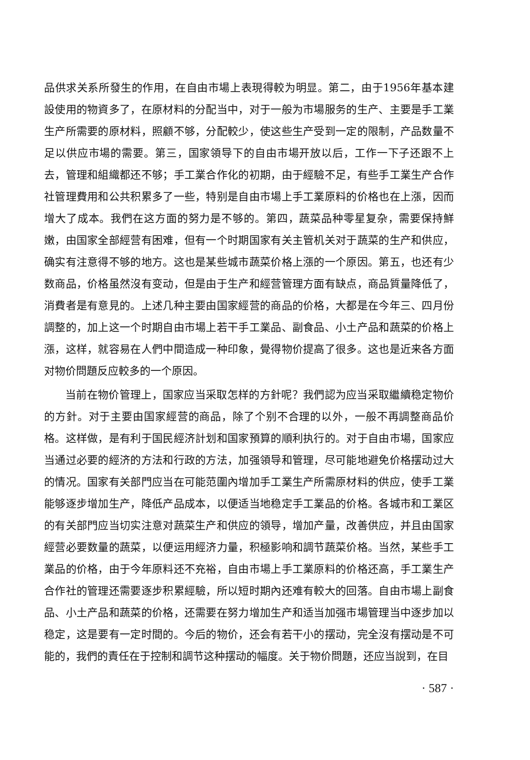品供求关系所發生的作用，在自由市場上表現得較为明显。第二，由于1956年基本建設使用的物資多了，在原材料的分配当中，对于一般为市場服务的生产、主要是手工業生产所需要的原材料，照顧不够，分配較少，使这些生产受到一定的限制，产品数量不足以供应市場的需要。第三，国家領导下的自由市場开放以后，工作一下子还跟不上去，管理和組織都还不够；手工業合作化的初期，由于經驗不足，有些手工業生产合作社管理費用和公共积累多了一些，特别是自由市場上手工業原料的价格也在上漲，因而增大了成本。我們在这方面的努力是不够的。第四，蔬菜品种零星复杂，需要保持鮮嫩，由国家全部經营有困难，但有一个时期国家有关主管机关对于蔬菜的生产和供应，确实有注意得不够的地方。这也是某些城市蔬菜价格上漲的一个原因。第五，也还有少数商品，价格虽然沒有变动，但是由于生产和經营管理方面有缺点，商品質量降低了，消費者是有意見的。上述几种主要由国家經营的商品的价格，大都是在今年三、四月份調整的，加上这一个时期自由市場上若干手工業品、副食品、小土产品和蔬菜的价格上漲，这样，就容易在人們中間造成一种印象，覺得物价提高了很多。这也是近来各方面对物价問題反应較多的一个原因。
当前在物价管理上，国家应当采取怎样的方針呢？我們認为应当采取繼續稳定物价的方針。对于主要由国家經营的商品，除了个别不合理的以外，一般不再調整商品价格。这样做，是有利于国民經济計划和国家預算的順利执行的。对于自由市場，国家应当通过必要的經济的方法和行政的方法，加强領导和管理，尽可能地避免价格摆动过大的情况。国家有关部門应当在可能范圍內增加手工業生产所需原材料的供应，使手工業能够逐步增加生产，降低产品成本，以便适当地稳定手工業品的价格。各城市和工業区的有关部門应当切实注意对蔬菜生产和供应的領导，增加产量，改善供应，并且由国家經营必要数量的蔬菜，以便运用經济力量，积極影响和調节蔬菜价格。当然，某些手工業品的价格，由于今年原料还不充裕，自由市場上手工業原料的价格还高，手工業生产合作社的管理还需要逐步积累經驗，所以短时期內还难有較大的回落。自由市場上副食品、小土产品和蔬菜的价格，还需要在努力增加生产和适当加强市場管理当中逐步加以稳定，这是要有一定时間的。今后的物价，还会有若干小的摆动，完全沒有摆动是不可能的，我們的責任在于控制和調节这种摆动的幅度。关于物价問題，还应当說到，在目
· 587 ·